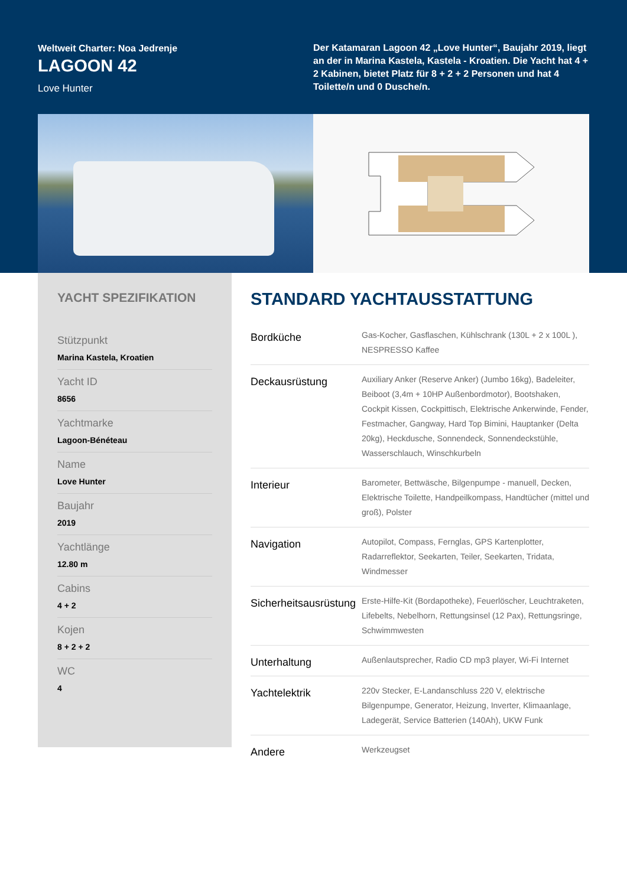Weltweit Charter: Noa Jedrenje
LAGOON 42
Love Hunter
Der Katamaran Lagoon 42 „Love Hunter“, Baujahr 2019, liegt an der in Marina Kastela, Kastela - Kroatien. Die Yacht hat 4 + 2 Kabinen, bietet Platz für 8 + 2 + 2 Personen und hat 4 Toilette/n und 0 Dusche/n.
YACHT SPEZIFIKATION
Stützpunkt
Marina Kastela, Kroatien
Yacht ID
8656
Yachtmarke
Lagoon-Bénéteau
Name
Love Hunter
Baujahr
2019
Yachtlänge
12.80 m
Cabins
4 + 2
Kojen
8 + 2 + 2
WC
4
STANDARD YACHTAUSSTATTUNG
| Bordküche | Gas-Kocher, Gasflaschen, Kühlschrank (130L + 2 x 100L ), NESPRESSO Kaffee |
| Deckausrüstung | Auxiliary Anker (Reserve Anker) (Jumbo 16kg), Badeleiter, Beiboot (3,4m + 10HP Außenbordmotor), Bootshaken, Cockpit Kissen, Cockpittisch, Elektrische Ankerwinde, Fender, Festmacher, Gangway, Hard Top Bimini, Hauptanker (Delta 20kg), Heckdusche, Sonnendeck, Sonnendeckstühle, Wasserschlauch, Winschkurbeln |
| Interieur | Barometer, Bettwäsche, Bilgenpumpe - manuell, Decken, Elektrische Toilette, Handpeilkompass, Handtücher (mittel und groß), Polster |
| Navigation | Autopilot, Compass, Fernglas, GPS Kartenplotter, Radarreflektor, Seekarten, Teiler, Seekarten, Tridata, Windmesser |
| Sicherheitsausrüstung | Erste-Hilfe-Kit (Bordapotheke), Feuerlöscher, Leuchtraketen, Lifebelts, Nebelhorn, Rettungsinsel (12 Pax), Rettungsringe, Schwimmwesten |
| Unterhaltung | Außenlautsprecher, Radio CD mp3 player, Wi-Fi Internet |
| Yachtelektrik | 220v Stecker, E-Landanschluss 220 V, elektrische Bilgenpumpe, Generator, Heizung, Inverter, Klimaanlage, Ladegerät, Service Batterien (140Ah), UKW Funk |
| Andere | Werkzeugset |